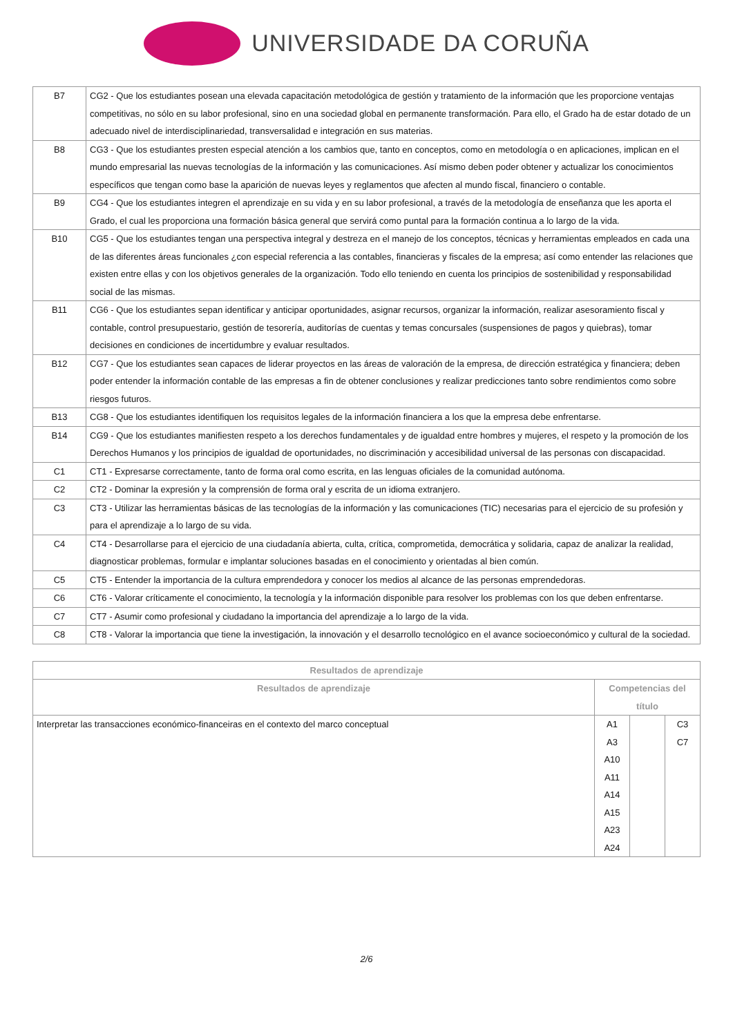UNIVERSIDADE DA CORUÑA
| B7 | CG2 - Que los estudiantes posean una elevada capacitación metodológica de gestión y tratamiento de la información que les proporcione ventajas competitivas, no sólo en su labor profesional, sino en una sociedad global en permanente transformación. Para ello, el Grado ha de estar dotado de un adecuado nivel de interdisciplinariedad, transversalidad e integración en sus materias. |
| B8 | CG3 - Que los estudiantes presten especial atención a los cambios que, tanto en conceptos, como en metodología o en aplicaciones, implican en el mundo empresarial las nuevas tecnologías de la información y las comunicaciones. Así mismo deben poder obtener y actualizar los conocimientos específicos que tengan como base la aparición de nuevas leyes y reglamentos que afecten al mundo fiscal, financiero o contable. |
| B9 | CG4 - Que los estudiantes integren el aprendizaje en su vida y en su labor profesional, a través de la metodología de enseñanza que les aporta el Grado, el cual les proporciona una formación básica general que servirá como puntal para la formación continua a lo largo de la vida. |
| B10 | CG5 - Que los estudiantes tengan una perspectiva integral y destreza en el manejo de los conceptos, técnicas y herramientas empleados en cada una de las diferentes áreas funcionales ¿con especial referencia a las contables, financieras y fiscales de la empresa; así como entender las relaciones que existen entre ellas y con los objetivos generales de la organización. Todo ello teniendo en cuenta los principios de sostenibilidad y responsabilidad social de las mismas. |
| B11 | CG6 - Que los estudiantes sepan identificar y anticipar oportunidades, asignar recursos, organizar la información, realizar asesoramiento fiscal y contable, control presupuestario, gestión de tesorería, auditorías de cuentas y temas concursales (suspensiones de pagos y quiebras), tomar decisiones en condiciones de incertidumbre y evaluar resultados. |
| B12 | CG7 - Que los estudiantes sean capaces de liderar proyectos en las áreas de valoración de la empresa, de dirección estratégica y financiera; deben poder entender la información contable de las empresas a fin de obtener conclusiones y realizar predicciones tanto sobre rendimientos como sobre riesgos futuros. |
| B13 | CG8 - Que los estudiantes identifiquen los requisitos legales de la información financiera a los que la empresa debe enfrentarse. |
| B14 | CG9 - Que los estudiantes manifiesten respeto a los derechos fundamentales y de igualdad entre hombres y mujeres, el respeto y la promoción de los Derechos Humanos y los principios de igualdad de oportunidades, no discriminación y accesibilidad universal de las personas con discapacidad. |
| C1 | CT1 - Expresarse correctamente, tanto de forma oral como escrita, en las lenguas oficiales de la comunidad autónoma. |
| C2 | CT2 - Dominar la expresión y la comprensión de forma oral y escrita de un idioma extranjero. |
| C3 | CT3 - Utilizar las herramientas básicas de las tecnologías de la información y las comunicaciones (TIC) necesarias para el ejercicio de su profesión y para el aprendizaje a lo largo de su vida. |
| C4 | CT4 - Desarrollarse para el ejercicio de una ciudadanía abierta, culta, crítica, comprometida, democrática y solidaria, capaz de analizar la realidad, diagnosticar problemas, formular e implantar soluciones basadas en el conocimiento y orientadas al bien común. |
| C5 | CT5 - Entender la importancia de la cultura emprendedora y conocer los medios al alcance de las personas emprendedoras. |
| C6 | CT6 - Valorar críticamente el conocimiento, la tecnología y la información disponible para resolver los problemas con los que deben enfrentarse. |
| C7 | CT7 - Asumir como profesional y ciudadano la importancia del aprendizaje a lo largo de la vida. |
| C8 | CT8 - Valorar la importancia que tiene la investigación, la innovación y el desarrollo tecnológico en el avance socioeconómico y cultural de la sociedad. |
| Resultados de aprendizaje | | | |
| --- | --- | --- | --- |
| Resultados de aprendizaje | Competencias del título | | |
| Interpretar las transacciones económico-financeiras en el contexto del marco conceptual | A1 A3 A10 A11 A14 A15 A23 A24 | | C3 C7 |
2/6